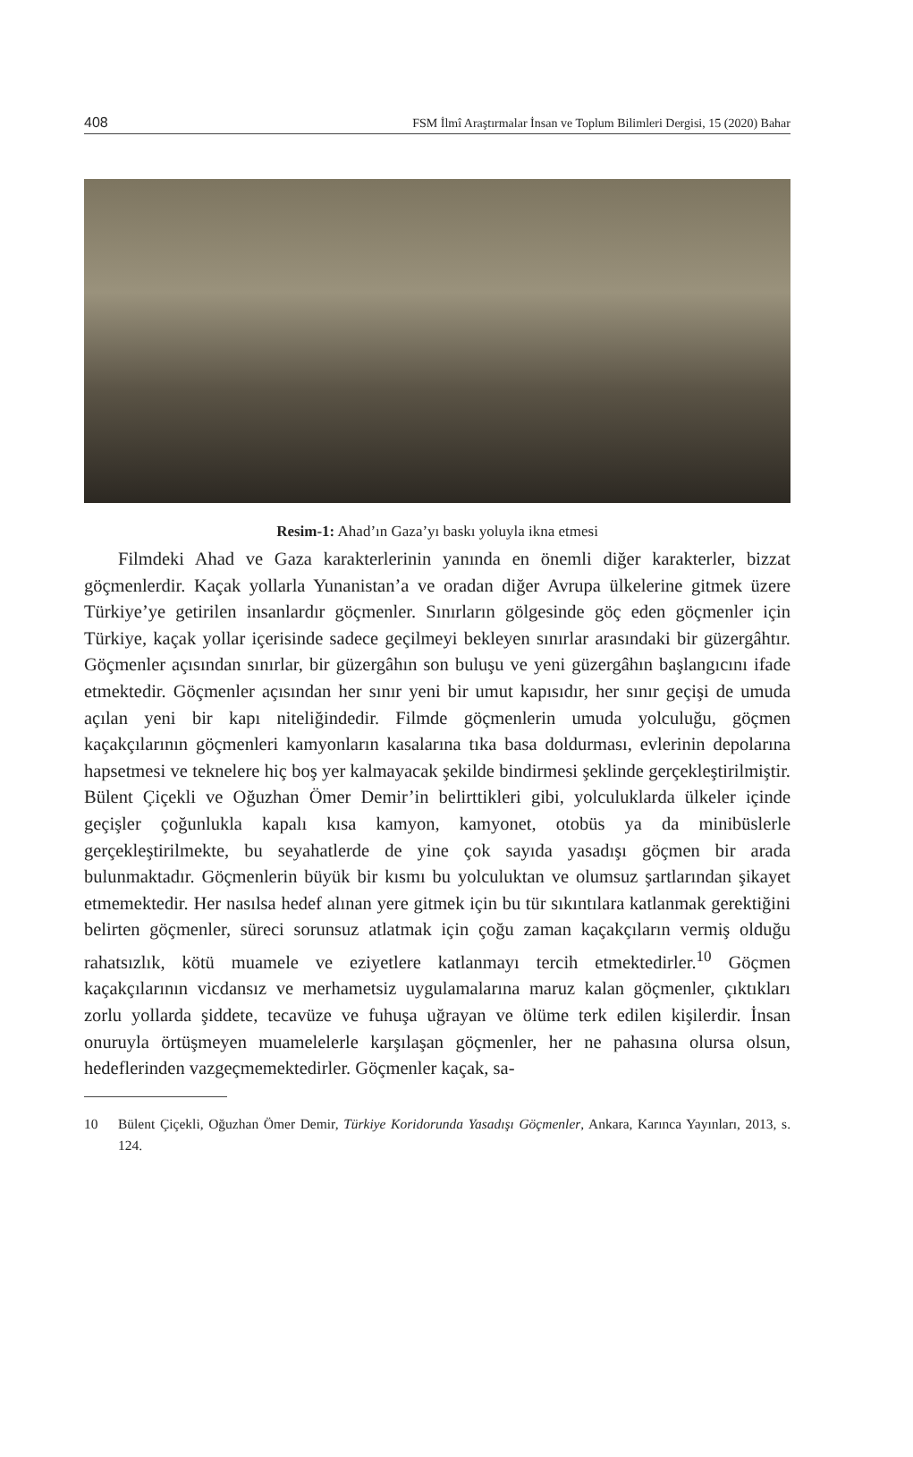408 FSM İlmî Araştırmalar İnsan ve Toplum Bilimleri Dergisi, 15 (2020) Bahar
Resim-1: Ahad’ın Gaza’yı baskı yoluyla ikna etmesi
Filmdeki Ahad ve Gaza karakterlerinin yanında en önemli diğer karakterler, bizzat göçmenlerdir. Kaçak yollarla Yunanistan’a ve oradan diğer Avrupa ülkelerine gitmek üzere Türkiye’ye getirilen insanlardır göçmenler. Sınırların gölgesinde göç eden göçmenler için Türkiye, kaçak yollar içerisinde sadece geçilmeyi bekleyen sınırlar arasındaki bir güzergâhtır. Göçmenler açısından sınırlar, bir güzergâhın son buluşu ve yeni güzergâhın başlangıcını ifade etmektedir. Göçmenler açısından her sınır yeni bir umut kapısıdır, her sınır geçişi de umuda açılan yeni bir kapı niteliğindedir. Filmde göçmenlerin umuda yolculuğu, göçmen kaçakçılarının göçmenleri kamyonların kasalarına tıka basa doldurması, evlerinin depolarına hapsetmesi ve teknelere hiç boş yer kalmayacak şekilde bindirmesi şeklinde gerçekleştirilmiştir. Bülent Çiçekli ve Oğuzhan Ömer Demir’in belirttikleri gibi, yolculuklarda ülkeler içinde geçişler çoğunlukla kapalı kısa kamyon, kamyonet, otobüs ya da minibüslerle gerçekleştirilmekte, bu seyahatlerde de yine çok sayıda yasadışı göçmen bir arada bulunmaktadır. Göçmenlerin büyük bir kısmı bu yolculuktan ve olumsuz şartlarından şikayet etmemektedir. Her nasılsa hedef alınan yere gitmek için bu tür sıkıntılara katlanmak gerektiğini belirten göçmenler, süreci sorunsuz atlatmak için çoğu zaman kaçakçıların vermiş olduğu rahatsızlık, kötü muamele ve eziyetlere katlanmayı tercih etmektedirler.<sup>10</sup> Göçmen kaçakçılarının vicdansız ve merhametsiz uygulamalarına maruz kalan göçmenler, çıktıkları zorlu yollarda şiddete, tecavüze ve fuhuşa uğrayan ve ölüme terk edilen kişilerdir. İnsan onuruyla örtüşmeyen muamelelerle karşılaşan göçmenler, her ne pahasına olursa olsun, hedeflerinden vazgeçmemektedirler. Göçmenler kaçak, sa-
10 Bülent Çiçekli, Oğuzhan Ömer Demir, Türkiye Koridorunda Yasadışı Göçmenler, Ankara, Karınca Yayınları, 2013, s. 124.